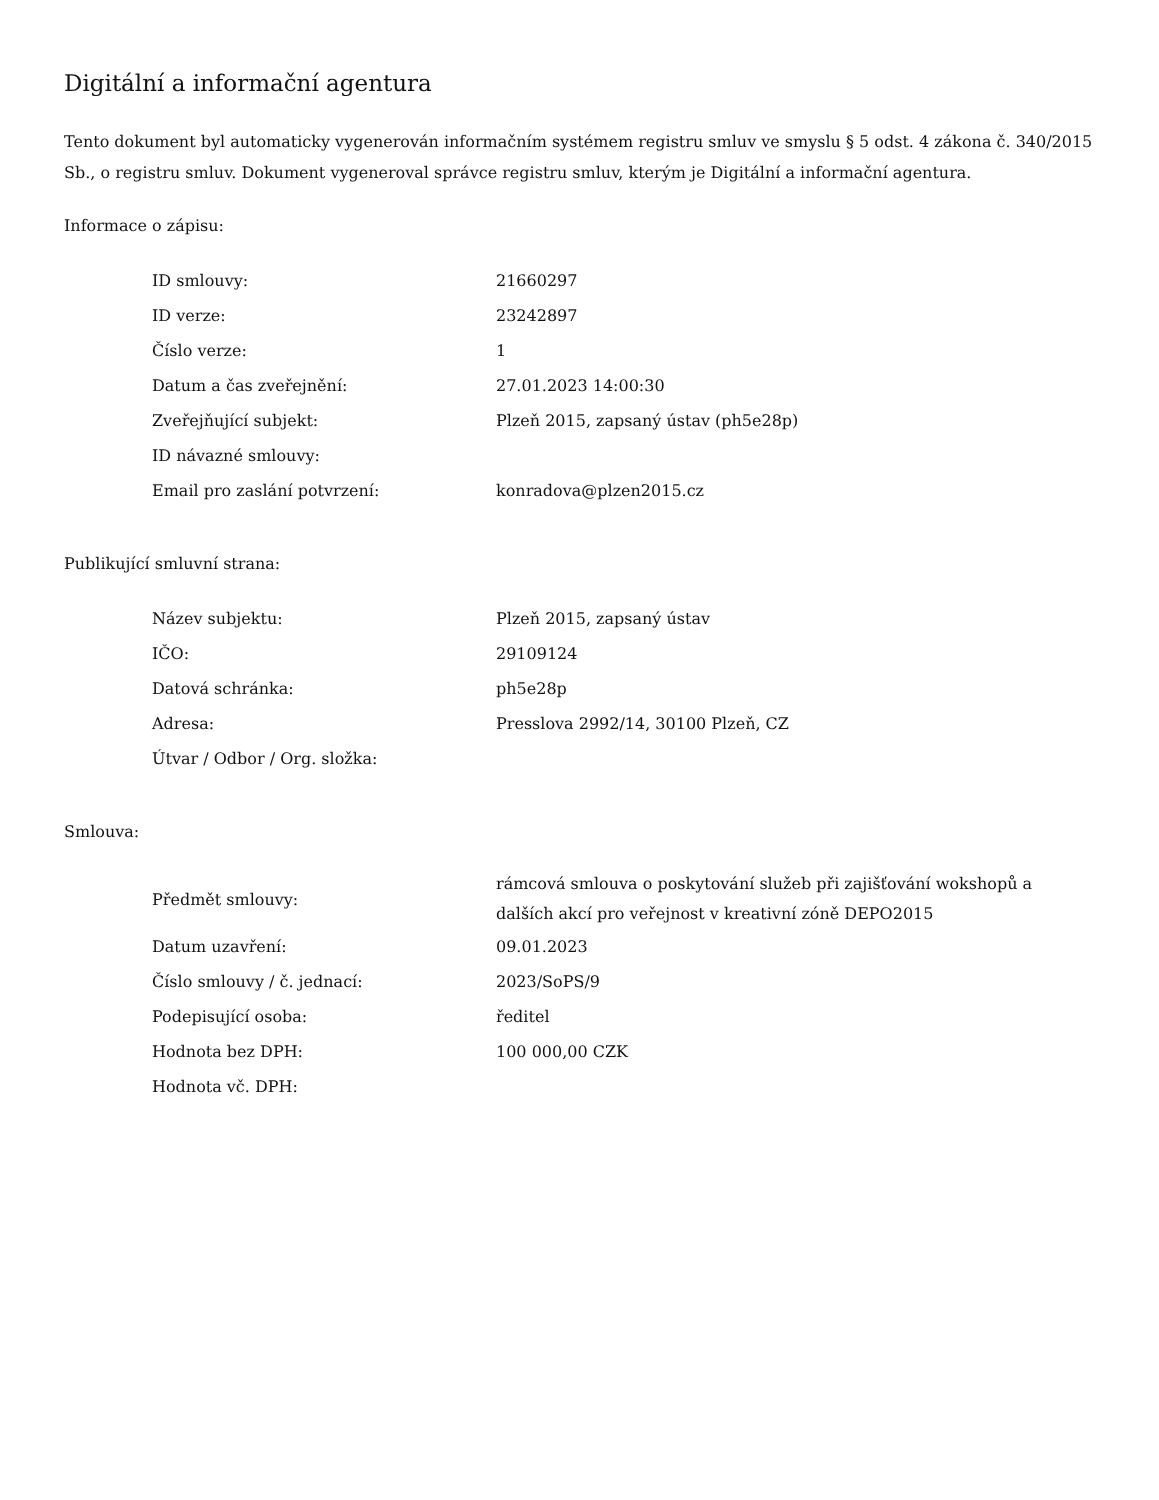Digitální a informační agentura
Tento dokument byl automaticky vygenerován informačním systémem registru smluv ve smyslu § 5 odst. 4 zákona č. 340/2015 Sb., o registru smluv. Dokument vygeneroval správce registru smluv, kterým je Digitální a informační agentura.
Informace o zápisu:
| ID smlouvy: | 21660297 |
| ID verze: | 23242897 |
| Číslo verze: | 1 |
| Datum a čas zveřejnění: | 27.01.2023 14:00:30 |
| Zveřejňující subjekt: | Plzeň 2015, zapsaný ústav (ph5e28p) |
| ID návazné smlouvy: | |
| Email pro zaslání potvrzení: | konradova@plzen2015.cz |
Publikující smluvní strana:
| Název subjektu: | Plzeň 2015, zapsaný ústav |
| IČO: | 29109124 |
| Datová schránka: | ph5e28p |
| Adresa: | Presslova 2992/14, 30100 Plzeň, CZ |
| Útvar / Odbor / Org. složka: | |
Smlouva:
| Předmět smlouvy: | rámcová smlouva o poskytování služeb při zajišťování wokshopů a dalších akcí pro veřejnost v kreativní zóně DEPO2015 |
| Datum uzavření: | 09.01.2023 |
| Číslo smlouvy / č. jednací: | 2023/SoPS/9 |
| Podepisující osoba: | ředitel |
| Hodnota bez DPH: | 100 000,00 CZK |
| Hodnota vč. DPH: | |